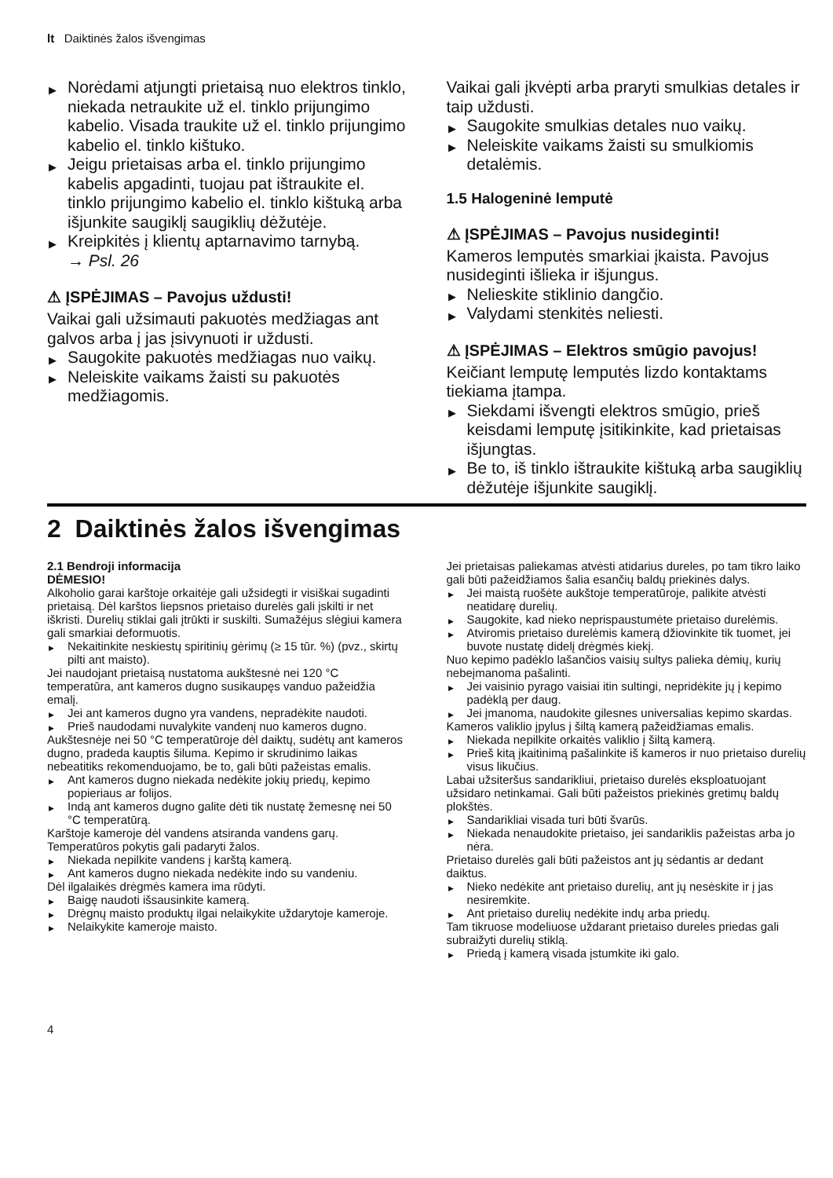lt Daiktinės žalos išvengimas
▶ Norėdami atjungti prietaisą nuo elektros tinklo, niekada netraukite už el. tinklo prijungimo kabelio. Visada traukite už el. tinklo prijungimo kabelio el. tinklo kištuko.
▶ Jeigu prietaisas arba el. tinklo prijungimo kabelis apgadinti, tuojau pat ištraukite el. tinklo prijungimo kabelio el. tinklo kištuką arba išjunkite saugiklį saugiklių dėžutėje.
▶ Kreipkitės į klientų aptarnavimo tarnybą.
→ Psl. 26
⚠ ĮSPĖJIMAS – Pavojus uždusti!
Vaikai gali užsimauti pakuotės medžiagas ant galvos arba į jas įsivynuoti ir uždusti.
▶ Saugokite pakuotės medžiagas nuo vaikų.
▶ Neleiskite vaikams žaisti su pakuotės medžiagomis.
Vaikai gali įkvėpti arba praryti smulkias detales ir taip uždusti.
▶ Saugokite smulkias detales nuo vaikų.
▶ Neleiskite vaikams žaisti su smulkiomis detalėmis.
1.5 Halogeninė lemputė
⚠ ĮSPĖJIMAS – Pavojus nusideginti!
Kameros lemputės smarkiai įkaista. Pavojus nusideginti išlieka ir išjungus.
▶ Nelieskite stiklinio dangčio.
▶ Valydami stenkitės neliesti.
⚠ ĮSPĖJIMAS – Elektros smūgio pavojus!
Keičiant lemputę lemputės lizdo kontaktams tiekiama įtampa.
▶ Siekdami išvengti elektros smūgio, prieš keisdami lemputę įsitikinkite, kad prietaisas išjungtas.
▶ Be to, iš tinklo ištraukite kištuką arba saugiklių dėžutėje išjunkite saugiklį.
2 Daiktinės žalos išvengimas
2.1 Bendroji informacija
DĖMESIO!
Alkoholio garai karštoje orkaitėje gali užsidegti ir visiškai sugadinti prietaisą. Dėl karštos liepsnos prietaiso durelės gali įskilti ir net iškristi. Durelių stiklai gali įtrūkti ir suskilti. Sumažėjus slėgiui kamera gali smarkiai deformuotis.
▶ Nekaitinkite neskiestų spiritinių gėrimų (≥ 15 tūr. %) (pvz., skirtų pilti ant maisto).
Jei naudojant prietaisą nustatoma aukštesnė nei 120 °C temperatūra, ant kameros dugno susikaupęs vanduo pažeidžia emalį.
▶ Jei ant kameros dugno yra vandens, nepradėkite naudoti.
▶ Prieš naudodami nuvalykite vandenį nuo kameros dugno.
Aukštesnėje nei 50 °C temperatūroje dėl daiktų, sudėtų ant kameros dugno, pradeda kauptis šiluma. Kepimo ir skrudinimo laikas nebeatitiks rekomenduojamo, be to, gali būti pažeistas emalis.
▶ Ant kameros dugno niekada nedėkite jokių priedų, kepimo popieriaus ar folijos.
▶ Indą ant kameros dugno galite dėti tik nustatę žemesnę nei 50 °C temperatūrą.
Karštoje kameroje dėl vandens atsiranda vandens garų. Temperatūros pokytis gali padaryti žalos.
▶ Niekada nepilkite vandens į karštą kamerą.
▶ Ant kameros dugno niekada nedėkite indo su vandeniu.
Dėl ilgalaikės drėgmės kamera ima rūdyti.
▶ Baigę naudoti išsausinkite kamerą.
▶ Drėgnų maisto produktų ilgai nelaikykite uždarytoje kameroje.
▶ Nelaikykite kameroje maisto.
Jei prietaisas paliekamas atvėsti atidarius dureles, po tam tikro laiko gali būti pažeidžiamos šalia esančių baldų priekinės dalys.
▶ Jei maistą ruošėte aukštoje temperatūroje, palikite atvėsti neatidarę durelių.
▶ Saugokite, kad nieko neprispaustumėte prietaiso durelėmis.
▶ Atviromis prietaiso durelėmis kamerą džiovinkite tik tuomet, jei buvote nustatę didelį drėgmės kiekį.
Nuo kepimo padėklo lašančios vaisių sultys palieka dėmių, kurių nebeįmanoma pašalinti.
▶ Jei vaisinio pyrago vaisiai itin sultingi, nepridėkite jų į kepimo padėklą per daug.
▶ Jei įmanoma, naudokite gilesnes universalias kepimo skardas.
Kameros valiklio įpylus į šiltą kamerą pažeidžiamas emalis.
▶ Niekada nepilkite orkaitės valiklio į šiltą kamerą.
▶ Prieš kitą įkaitinimą pašalinkite iš kameros ir nuo prietaiso durelių visus likučius.
Labai užsiteršus sandarikliui, prietaiso durelės eksploatuojant užsidaro netinkamai. Gali būti pažeistos priekinės gretimų baldų plokštės.
▶ Sandarikliai visada turi būti švarūs.
▶ Niekada nenaudokite prietaiso, jei sandariklis pažeistas arba jo nėra.
Prietaiso durelės gali būti pažeistos ant jų sėdantis ar dedant daiktus.
▶ Nieko nedėkite ant prietaiso durelių, ant jų nesėskite ir į jas nesiremkite.
▶ Ant prietaiso durelių nedėkite indų arba priedų.
Tam tikruose modeliuose uždarant prietaiso dureles priedas gali subraižyti durelių stiklą.
▶ Priedą į kamerą visada įstumkite iki galo.
4